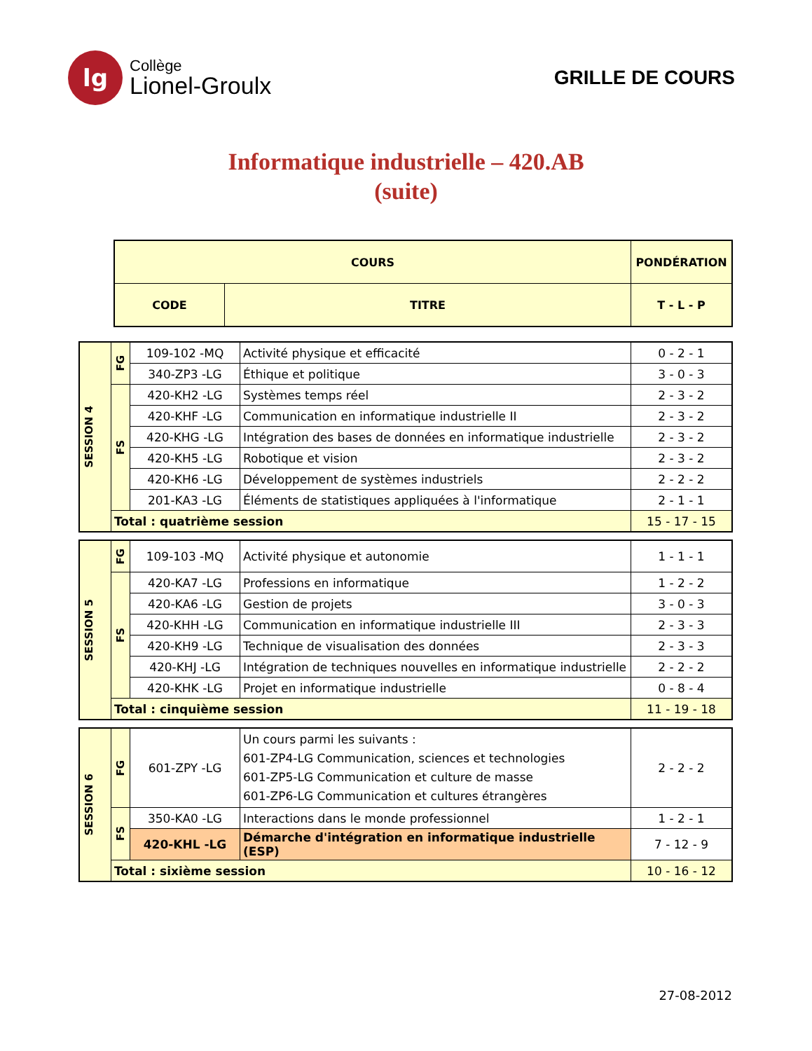lg
Collège
Lionel-Groulx
GRILLE DE COURS
Informatique industrielle – 420.AB
(suite)
| COURS | | PONDÉRATION |
| --- | --- | --- |
| CODE | TITRE | T - L - P |
| SESSION 4 | FG | 109-102 -MQ | Activité physique et efficacité | 0 - 2 - 1 |
| | | 340-ZP3 -LG | Éthique et politique | 3 - 0 - 3 |
| | FS | 420-KH2 -LG | Systèmes temps réel | 2 - 3 - 2 |
| | | 420-KHF -LG | Communication en informatique industrielle II | 2 - 3 - 2 |
| | | 420-KHG -LG | Intégration des bases de données en informatique industrielle | 2 - 3 - 2 |
| | | 420-KH5 -LG | Robotique et vision | 2 - 3 - 2 |
| | | 420-KH6 -LG | Développement de systèmes industriels | 2 - 2 - 2 |
| | | 201-KA3 -LG | Éléments de statistiques appliquées à l'informatique | 2 - 1 - 1 |
| | Total : quatrième session | | | 15 - 17 - 15 |
| SESSION 5 | FG | 109-103 -MQ | Activité physique et autonomie | 1 - 1 - 1 |
| | FS | 420-KA7 -LG | Professions en informatique | 1 - 2 - 2 |
| | | 420-KA6 -LG | Gestion de projets | 3 - 0 - 3 |
| | | 420-KHH -LG | Communication en informatique industrielle III | 2 - 3 - 3 |
| | | 420-KH9 -LG | Technique de visualisation des données | 2 - 3 - 3 |
| | | 420-KHJ -LG | Intégration de techniques nouvelles en informatique industrielle | 2 - 2 - 2 |
| | | 420-KHK -LG | Projet en informatique industrielle | 0 - 8 - 4 |
| | Total : cinquième session | | | 11 - 19 - 18 |
| SESSION 6 | FG | 601-ZPY -LG | Un cours parmi les suivants : 601-ZP4-LG Communication, sciences et technologies 601-ZP5-LG Communication et culture de masse 601-ZP6-LG Communication et cultures étrangères | 2 - 2 - 2 |
| | FS | 350-KA0 -LG | Interactions dans le monde professionnel | 1 - 2 - 1 |
| | | 420-KHL -LG | Démarche d'intégration en informatique industrielle (ESP) | 7 - 12 - 9 |
| | Total : sixième session | | | 10 - 16 - 12 |
27-08-2012